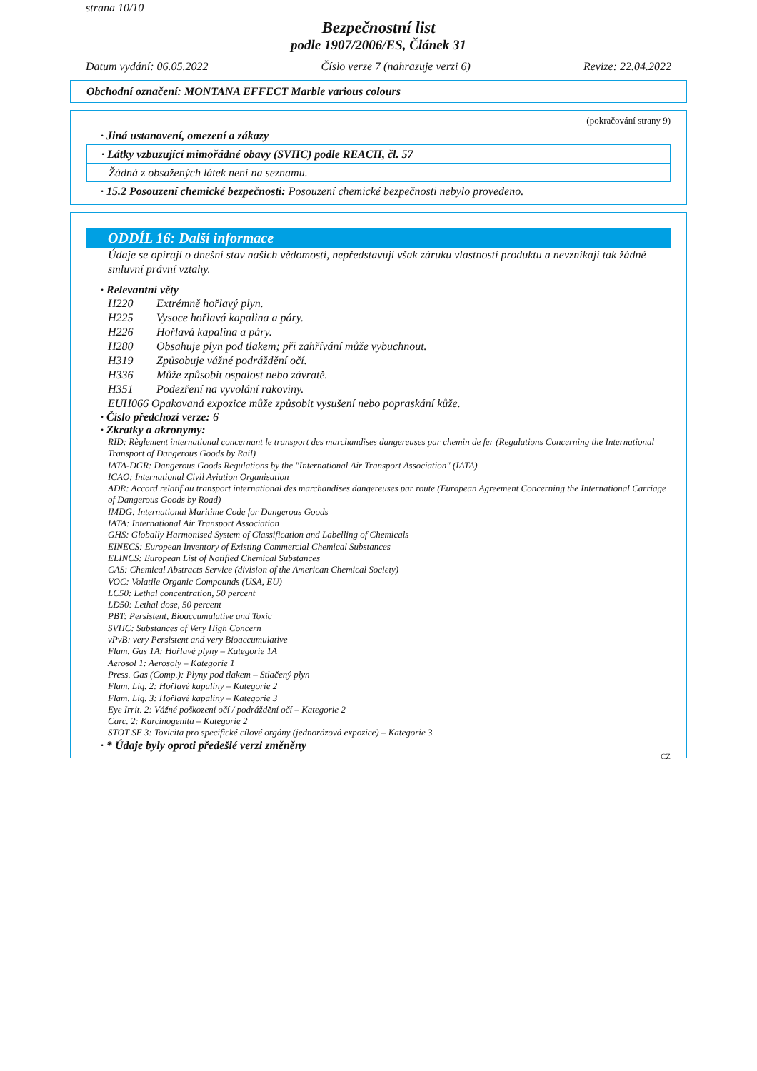strana 10/10
Bezpečnostní list
podle 1907/2006/ES, Článek 31
Datum vydání: 06.05.2022 Číslo verze 7 (nahrazuje verzi 6) Revize: 22.04.2022
Obchodní označení: MONTANA EFFECT Marble various colours
(pokračování strany 9)
· Jiná ustanovení, omezení a zákazy
· Látky vzbuzující mimořádné obavy (SVHC) podle REACH, čl. 57
Žádná z obsažených látek není na seznamu.
· 15.2 Posouzení chemické bezpečnosti: Posouzení chemické bezpečnosti nebylo provedeno.
ODDÍL 16: Další informace
Údaje se opírají o dnešní stav našich vědomostí, nepředstavují však záruku vlastností produktu a nevznikají tak žádné smluvní právní vztahy.
· Relevantní věty
H220 Extrémně hořlavý plyn.
H225 Vysoce hořlavá kapalina a páry.
H226 Hořlavá kapalina a páry.
H280 Obsahuje plyn pod tlakem; při zahřívání může vybuchnout.
H319 Způsobuje vážné podráždění očí.
H336 Může způsobit ospalost nebo závratě.
H351 Podezření na vyvolání rakoviny.
EUH066 Opakovaná expozice může způsobit vysušení nebo popraskání kůže.
· Číslo předchozí verze: 6
· Zkratky a akronymy:
RID: Règlement international concernant le transport des marchandises dangereuses par chemin de fer (Regulations Concerning the International Transport of Dangerous Goods by Rail)
IATA-DGR: Dangerous Goods Regulations by the "International Air Transport Association" (IATA)
ICAO: International Civil Aviation Organisation
ADR: Accord relatif au transport international des marchandises dangereuses par route (European Agreement Concerning the International Carriage of Dangerous Goods by Road)
IMDG: International Maritime Code for Dangerous Goods
IATA: International Air Transport Association
GHS: Globally Harmonised System of Classification and Labelling of Chemicals
EINECS: European Inventory of Existing Commercial Chemical Substances
ELINCS: European List of Notified Chemical Substances
CAS: Chemical Abstracts Service (division of the American Chemical Society)
VOC: Volatile Organic Compounds (USA, EU)
LC50: Lethal concentration, 50 percent
LD50: Lethal dose, 50 percent
PBT: Persistent, Bioaccumulative and Toxic
SVHC: Substances of Very High Concern
vPvB: very Persistent and very Bioaccumulative
Flam. Gas 1A: Hořlavé plyny – Kategorie 1A
Aerosol 1: Aerosoly – Kategorie 1
Press. Gas (Comp.): Plyny pod tlakem – Stlačený plyn
Flam. Liq. 2: Hořlavé kapaliny – Kategorie 2
Flam. Liq. 3: Hořlavé kapaliny – Kategorie 3
Eye Irrit. 2: Vážné poškození očí / podráždění očí – Kategorie 2
Carc. 2: Karcinogenita – Kategorie 2
STOT SE 3: Toxicita pro specifické cílové orgány (jednorázová expozice) – Kategorie 3
· * Údaje byly oproti předešlé verzi změněny
CZ